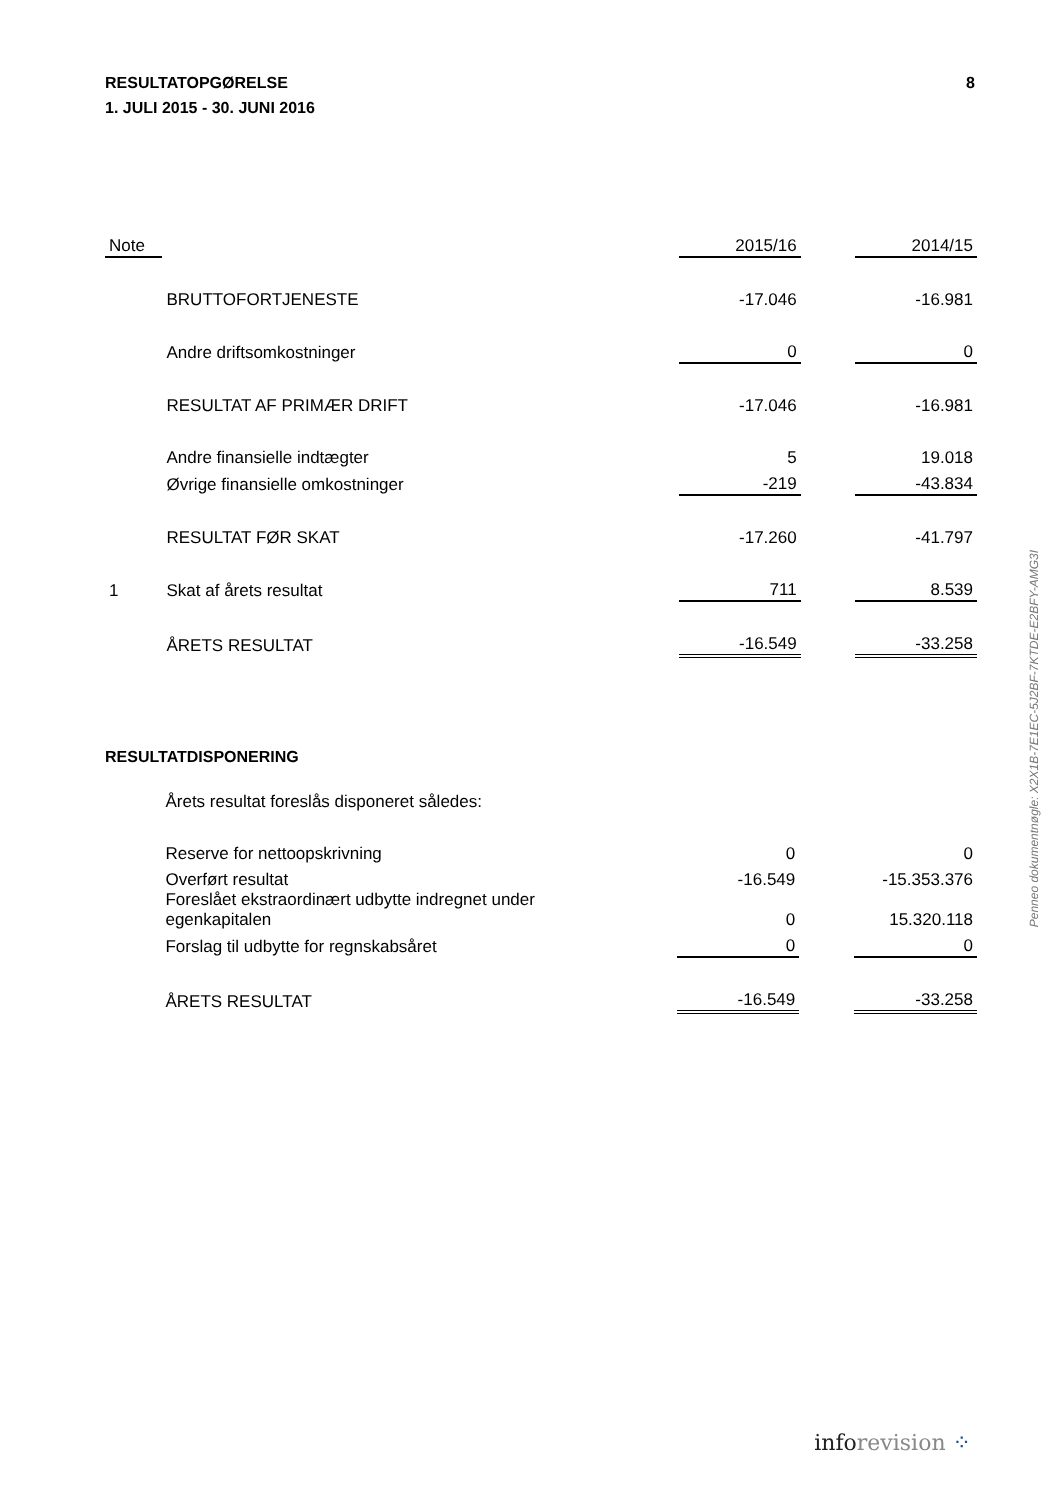RESULTATOPGØRELSE
1. JULI 2015 - 30. JUNI 2016
8
| Note | | 2015/16 | | 2014/15 |
| | BRUTTOFORTJENESTE | -17.046 | | -16.981 |
| | Andre driftsomkostninger | 0 | | 0 |
| | RESULTAT AF PRIMÆR DRIFT | -17.046 | | -16.981 |
| | Andre finansielle indtægter | 5 | | 19.018 |
| | Øvrige finansielle omkostninger | -219 | | -43.834 |
| | RESULTAT FØR SKAT | -17.260 | | -41.797 |
| 1 | Skat af årets resultat | 711 | | 8.539 |
| | ÅRETS RESULTAT | -16.549 | | -33.258 |
RESULTATDISPONERING
| | Årets resultat foreslås disponeret således: | | | |
| | Reserve for nettoopskrivning | 0 | | 0 |
| | Overført resultat | -16.549 | | -15.353.376 |
| | Foreslået ekstraordinært udbytte indregnet under egenkapitalen | 0 | | 15.320.118 |
| | Forslag til udbytte for regnskabsåret | 0 | | 0 |
| | ÅRETS RESULTAT | -16.549 | | -33.258 |
Penneo dokumentnøgle: X2X1B-7E1EC-5J2BF-7KTDE-E2BFY-AMG3I
inforevision ⁘